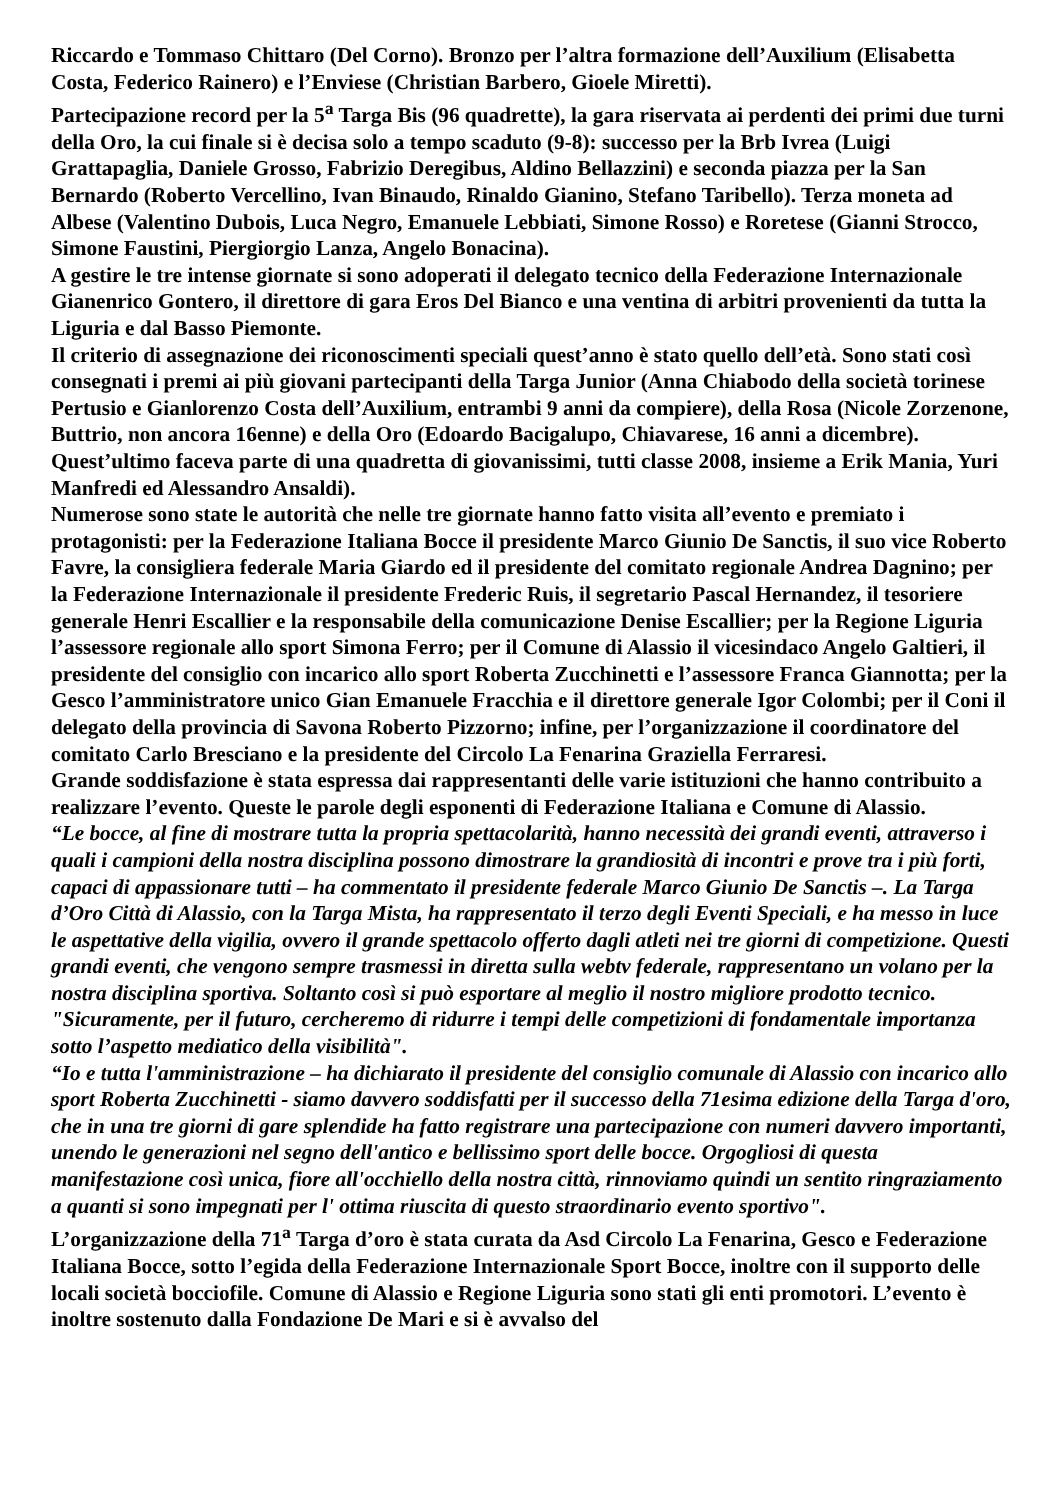Riccardo e Tommaso Chittaro (Del Corno). Bronzo per l’altra formazione dell’Auxilium (Elisabetta Costa, Federico Rainero) e l’Enviese (Christian Barbero, Gioele Miretti).
Partecipazione record per la 5<sup>a</sup> Targa Bis (96 quadrette), la gara riservata ai perdenti dei primi due turni della Oro, la cui finale si è decisa solo a tempo scaduto (9-8): successo per la Brb Ivrea (Luigi Grattapaglia, Daniele Grosso, Fabrizio Deregibus, Aldino Bellazzini) e seconda piazza per la San Bernardo (Roberto Vercellino, Ivan Binaudo, Rinaldo Gianino, Stefano Taribello). Terza moneta ad Albese (Valentino Dubois, Luca Negro, Emanuele Lebbiati, Simone Rosso) e Roretese (Gianni Strocco, Simone Faustini, Piergiorgio Lanza, Angelo Bonacina).
A gestire le tre intense giornate si sono adoperati il delegato tecnico della Federazione Internazionale Gianenrico Gontero, il direttore di gara Eros Del Bianco e una ventina di arbitri provenienti da tutta la Liguria e dal Basso Piemonte.
Il criterio di assegnazione dei riconoscimenti speciali quest’anno è stato quello dell’età. Sono stati così consegnati i premi ai più giovani partecipanti della Targa Junior (Anna Chiabodo della società torinese Pertusio e Gianlorenzo Costa dell’Auxilium, entrambi 9 anni da compiere), della Rosa (Nicole Zorzenone, Buttrio, non ancora 16enne) e della Oro (Edoardo Bacigalupo, Chiavarese, 16 anni a dicembre). Quest’ultimo faceva parte di una quadretta di giovanissimi, tutti classe 2008, insieme a Erik Mania, Yuri Manfredi ed Alessandro Ansaldi).
Numerose sono state le autorità che nelle tre giornate hanno fatto visita all’evento e premiato i protagonisti: per la Federazione Italiana Bocce il presidente Marco Giunio De Sanctis, il suo vice Roberto Favre, la consigliera federale Maria Giardo ed il presidente del comitato regionale Andrea Dagnino; per la Federazione Internazionale il presidente Frederic Ruis, il segretario Pascal Hernandez, il tesoriere generale Henri Escallier e la responsabile della comunicazione Denise Escallier; per la Regione Liguria l’assessore regionale allo sport Simona Ferro; per il Comune di Alassio il vicesindaco Angelo Galtieri, il presidente del consiglio con incarico allo sport Roberta Zucchinetti e l’assessore Franca Giannotta; per la Gesco l’amministratore unico Gian Emanuele Fracchia e il direttore generale Igor Colombi; per il Coni il delegato della provincia di Savona Roberto Pizzorno; infine, per l’organizzazione il coordinatore del comitato Carlo Bresciano e la presidente del Circolo La Fenarina Graziella Ferraresi.
Grande soddisfazione è stata espressa dai rappresentanti delle varie istituzioni che hanno contribuito a realizzare l’evento. Queste le parole degli esponenti di Federazione Italiana e Comune di Alassio.
“Le bocce, al fine di mostrare tutta la propria spettacolarità, hanno necessità dei grandi eventi, attraverso i quali i campioni della nostra disciplina possono dimostrare la grandiosità di incontri e prove tra i più forti, capaci di appassionare tutti – ha commentato il presidente federale Marco Giunio De Sanctis –. La Targa d’Oro Città di Alassio, con la Targa Mista, ha rappresentato il terzo degli Eventi Speciali, e ha messo in luce le aspettative della vigilia, ovvero il grande spettacolo offerto dagli atleti nei tre giorni di competizione. Questi grandi eventi, che vengono sempre trasmessi in diretta sulla webtv federale, rappresentano un volano per la nostra disciplina sportiva. Soltanto così si può esportare al meglio il nostro migliore prodotto tecnico. "Sicuramente, per il futuro, cercheremo di ridurre i tempi delle competizioni di fondamentale importanza sotto l’aspetto mediatico della visibilità".
“Io e tutta l'amministrazione – ha dichiarato il presidente del consiglio comunale di Alassio con incarico allo sport Roberta Zucchinetti - siamo davvero soddisfatti per il successo della 71esima edizione della Targa d'oro, che in una tre giorni di gare splendide ha fatto registrare una partecipazione con numeri davvero importanti, unendo le generazioni nel segno dell'antico e bellissimo sport delle bocce. Orgogliosi di questa manifestazione così unica, fiore all'occhiello della nostra città, rinnoviamo quindi un sentito ringraziamento a quanti si sono impegnati per l' ottima riuscita di questo straordinario evento sportivo".
L’organizzazione della 71<sup>a</sup> Targa d’oro è stata curata da Asd Circolo La Fenarina, Gesco e Federazione Italiana Bocce, sotto l’egida della Federazione Internazionale Sport Bocce, inoltre con il supporto delle locali società bocciofile. Comune di Alassio e Regione Liguria sono stati gli enti promotori. L’evento è inoltre sostenuto dalla Fondazione De Mari e si è avvalso del